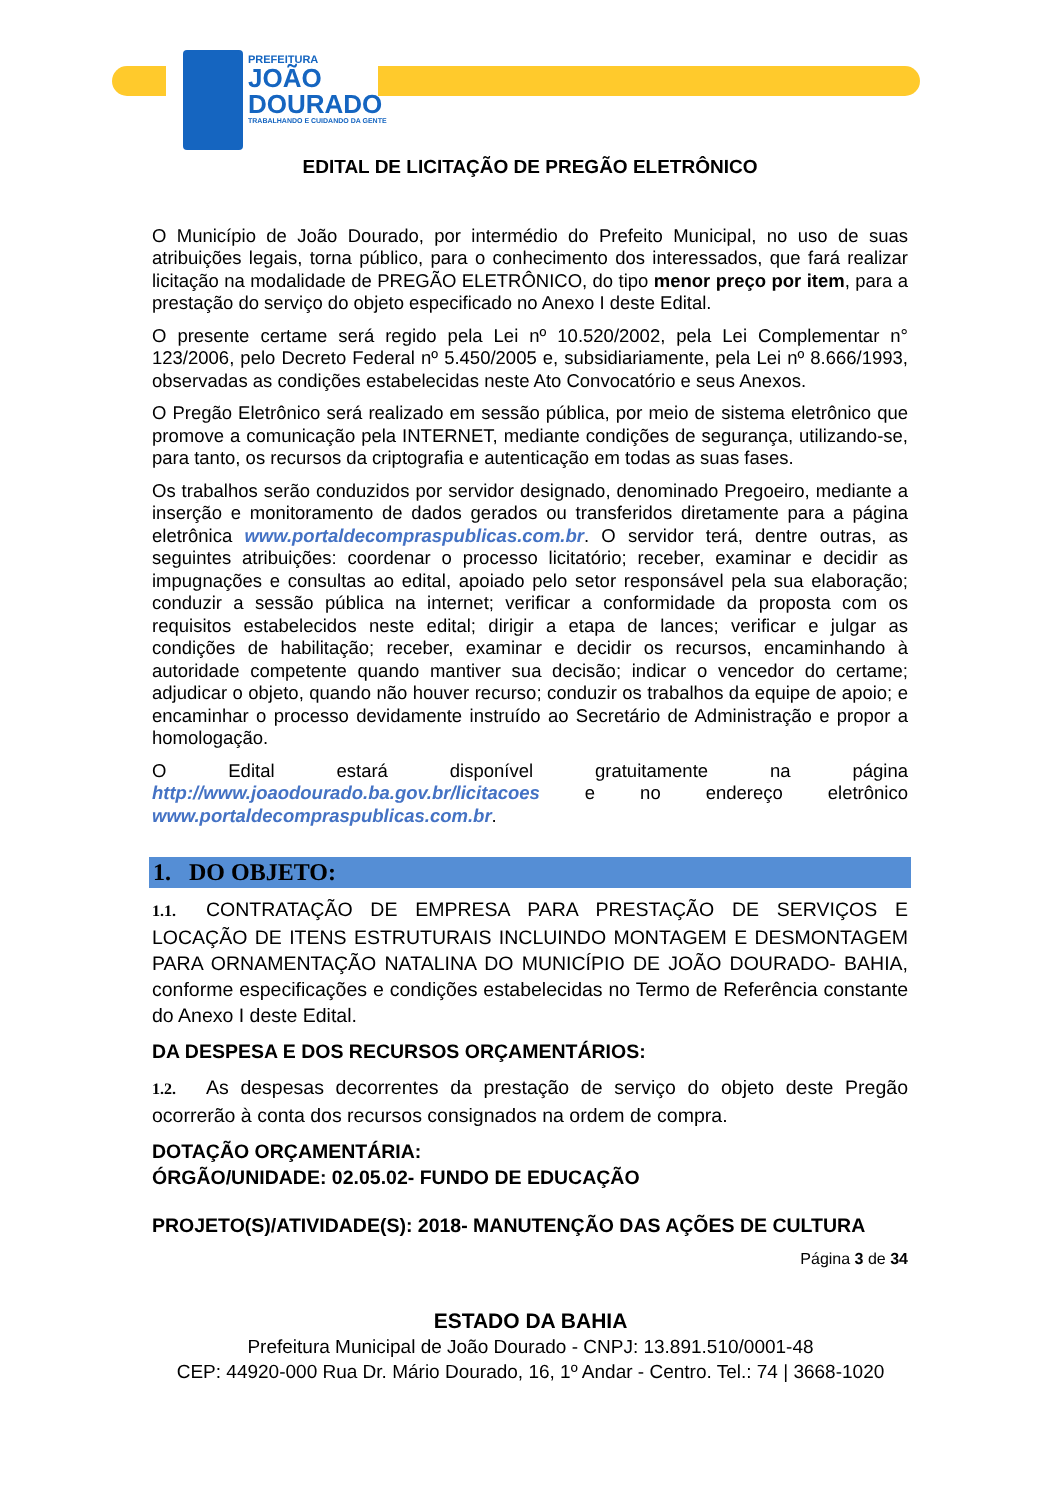PREFEITURA
JOÃO
DOURADO
TRABALHANDO E CUIDANDO DA GENTE
EDITAL DE LICITAÇÃO DE PREGÃO ELETRÔNICO
O Município de João Dourado, por intermédio do Prefeito Municipal, no uso de suas atribuições legais, torna público, para o conhecimento dos interessados, que fará realizar licitação na modalidade de PREGÃO ELETRÔNICO, do tipo menor preço por item, para a prestação do serviço do objeto especificado no Anexo I deste Edital.
O presente certame será regido pela Lei nº 10.520/2002, pela Lei Complementar n° 123/2006, pelo Decreto Federal nº 5.450/2005 e, subsidiariamente, pela Lei nº 8.666/1993, observadas as condições estabelecidas neste Ato Convocatório e seus Anexos.
O Pregão Eletrônico será realizado em sessão pública, por meio de sistema eletrônico que promove a comunicação pela INTERNET, mediante condições de segurança, utilizando-se, para tanto, os recursos da criptografia e autenticação em todas as suas fases.
Os trabalhos serão conduzidos por servidor designado, denominado Pregoeiro, mediante a inserção e monitoramento de dados gerados ou transferidos diretamente para a página eletrônica www.portaldecompraspublicas.com.br. O servidor terá, dentre outras, as seguintes atribuições: coordenar o processo licitatório; receber, examinar e decidir as impugnações e consultas ao edital, apoiado pelo setor responsável pela sua elaboração; conduzir a sessão pública na internet; verificar a conformidade da proposta com os requisitos estabelecidos neste edital; dirigir a etapa de lances; verificar e julgar as condições de habilitação; receber, examinar e decidir os recursos, encaminhando à autoridade competente quando mantiver sua decisão; indicar o vencedor do certame; adjudicar o objeto, quando não houver recurso; conduzir os trabalhos da equipe de apoio; e encaminhar o processo devidamente instruído ao Secretário de Administração e propor a homologação.
O Edital estará disponível gratuitamente na página http://www.joaodourado.ba.gov.br/licitacoes e no endereço eletrônico
www.portaldecompraspublicas.com.br.
1. DO OBJETO:
1.1. CONTRATAÇÃO DE EMPRESA PARA PRESTAÇÃO DE SERVIÇOS E LOCAÇÃO DE ITENS ESTRUTURAIS INCLUINDO MONTAGEM E DESMONTAGEM PARA ORNAMENTAÇÃO NATALINA DO MUNICÍPIO DE JOÃO DOURADO- BAHIA, conforme especificações e condições estabelecidas no Termo de Referência constante do Anexo I deste Edital.
DA DESPESA E DOS RECURSOS ORÇAMENTÁRIOS:
1.2. As despesas decorrentes da prestação de serviço do objeto deste Pregão ocorrerão à conta dos recursos consignados na ordem de compra.
DOTAÇÃO ORÇAMENTÁRIA:
ÓRGÃO/UNIDADE: 02.05.02- FUNDO DE EDUCAÇÃO
PROJETO(S)/ATIVIDADE(S): 2018- MANUTENÇÃO DAS AÇÕES DE CULTURA
Página 3 de 34
ESTADO DA BAHIA
Prefeitura Municipal de João Dourado - CNPJ: 13.891.510/0001-48
CEP: 44920-000 Rua Dr. Mário Dourado, 16, 1º Andar - Centro. Tel.: 74 | 3668-1020